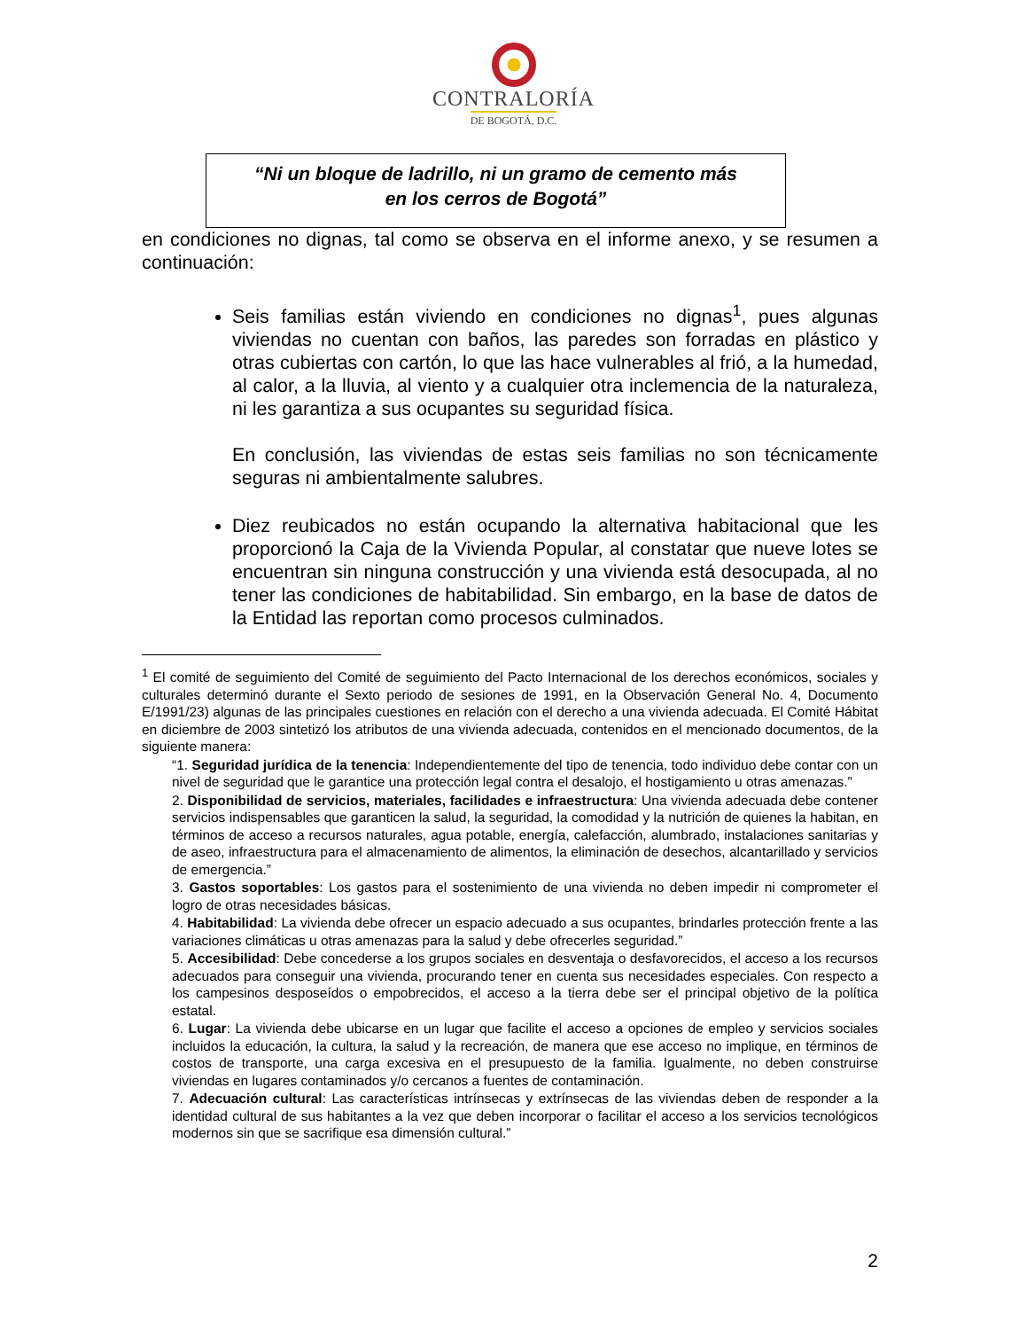CONTRALORÍA
DE BOGOTÁ, D.C.
“Ni un bloque de ladrillo, ni un gramo de cemento más
en los cerros de Bogotá”
en condiciones no dignas, tal como se observa en el informe anexo, y se resumen a continuación:
Seis familias están viviendo en condiciones no dignas<sup>1</sup>, pues algunas viviendas no cuentan con baños, las paredes son forradas en plástico y otras cubiertas con cartón, lo que las hace vulnerables al frió, a la humedad, al calor, a la lluvia, al viento y a cualquier otra inclemencia de la naturaleza, ni les garantiza a sus ocupantes su seguridad física.
En conclusión, las viviendas de estas seis familias no son técnicamente seguras ni ambientalmente salubres.
Diez reubicados no están ocupando la alternativa habitacional que les proporcionó la Caja de la Vivienda Popular, al constatar que nueve lotes se encuentran sin ninguna construcción y una vivienda está desocupada, al no tener las condiciones de habitabilidad. Sin embargo, en la base de datos de la Entidad las reportan como procesos culminados.
<sup>1</sup> El comité de seguimiento del Comité de seguimiento del Pacto Internacional de los derechos económicos, sociales y culturales determinó durante el Sexto periodo de sesiones de 1991, en la Observación General No. 4, Documento E/1991/23) algunas de las principales cuestiones en relación con el derecho a una vivienda adecuada. El Comité Hábitat en diciembre de 2003 sintetizó los atributos de una vivienda adecuada, contenidos en el mencionado documentos, de la siguiente manera:
“1. Seguridad jurídica de la tenencia: Independientemente del tipo de tenencia, todo individuo debe contar con un nivel de seguridad que le garantice una protección legal contra el desalojo, el hostigamiento u otras amenazas.”
2. Disponibilidad de servicios, materiales, facilidades e infraestructura: Una vivienda adecuada debe contener servicios indispensables que garanticen la salud, la seguridad, la comodidad y la nutrición de quienes la habitan, en términos de acceso a recursos naturales, agua potable, energía, calefacción, alumbrado, instalaciones sanitarias y de aseo, infraestructura para el almacenamiento de alimentos, la eliminación de desechos, alcantarillado y servicios de emergencia.”
3. Gastos soportables: Los gastos para el sostenimiento de una vivienda no deben impedir ni comprometer el logro de otras necesidades básicas.
4. Habitabilidad: La vivienda debe ofrecer un espacio adecuado a sus ocupantes, brindarles protección frente a las variaciones climáticas u otras amenazas para la salud y debe ofrecerles seguridad.”
5. Accesibilidad: Debe concederse a los grupos sociales en desventaja o desfavorecidos, el acceso a los recursos adecuados para conseguir una vivienda, procurando tener en cuenta sus necesidades especiales. Con respecto a los campesinos desposeídos o empobrecidos, el acceso a la tierra debe ser el principal objetivo de la política estatal.
6. Lugar: La vivienda debe ubicarse en un lugar que facilite el acceso a opciones de empleo y servicios sociales incluidos la educación, la cultura, la salud y la recreación, de manera que ese acceso no implique, en términos de costos de transporte, una carga excesiva en el presupuesto de la familia. Igualmente, no deben construirse viviendas en lugares contaminados y/o cercanos a fuentes de contaminación.
7. Adecuación cultural: Las características intrínsecas y extrínsecas de las viviendas deben de responder a la identidad cultural de sus habitantes a la vez que deben incorporar o facilitar el acceso a los servicios tecnológicos modernos sin que se sacrifique esa dimensión cultural.”
2